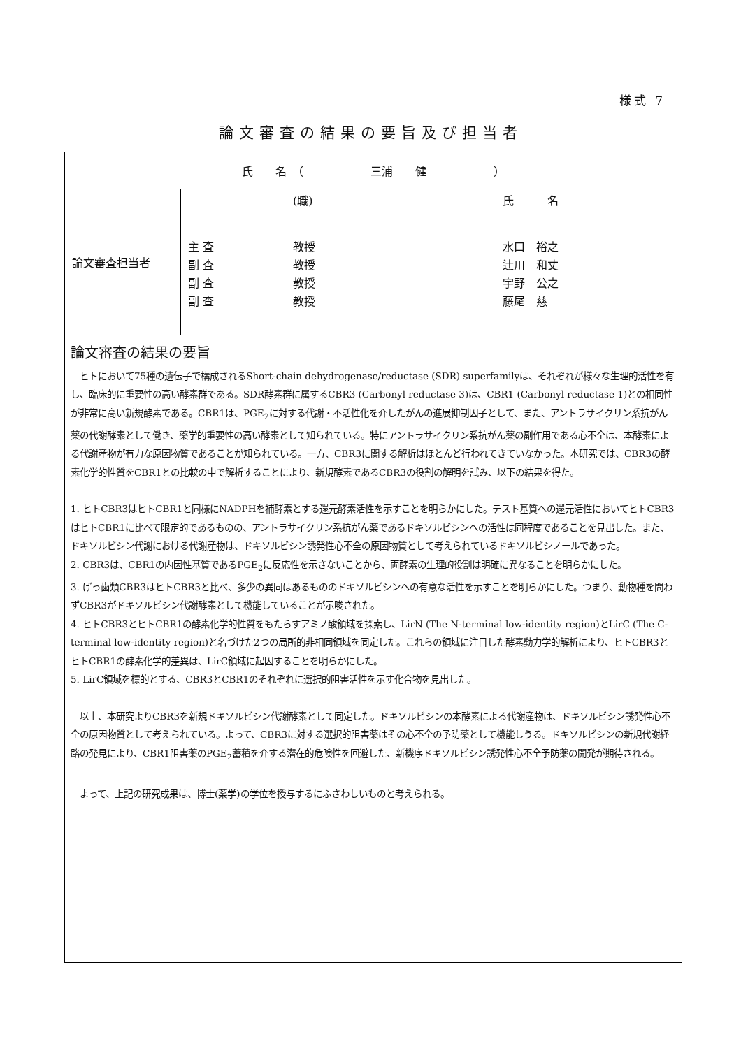様式 7
論文審査の結果の要旨及び担当者
| 氏 名 （ 三浦 健 ） | |
| 論文審査担当者 | (職) 氏 名 主 査 教授 水口 裕之 副 査 教授 辻川 和丈 副 査 教授 宇野 公之 副 査 教授 藤尾 慈 |
| 論文審査の結果の要旨 ヒトにおいて75種の遺伝子で構成されるShort-chain dehydrogenase/reductase (SDR) superfamilyは、それぞれが様々な生理的活性を有し、臨床的に重要性の高い酵素群である。SDR酵素群に属するCBR3 (Carbonyl reductase 3)は、CBR1 (Carbonyl reductase 1)との相同性が非常に高い新規酵素である。CBR1は、PGE<sub>2</sub>に対する代謝・不活性化を介したがんの進展抑制因子として、また、アントラサイクリン系抗がん薬の代謝酵素として働き、薬学的重要性の高い酵素として知られている。特にアントラサイクリン系抗がん薬の副作用である心不全は、本酵素による代謝産物が有力な原因物質であることが知られている。一方、CBR3に関する解析はほとんど行われてきていなかった。本研究では、CBR3の酵素化学的性質をCBR1との比較の中で解析することにより、新規酵素であるCBR3の役割の解明を試み、以下の結果を得た。 1. ヒトCBR3はヒトCBR1と同様にNADPHを補酵素とする還元酵素活性を示すことを明らかにした。テスト基質への還元活性においてヒトCBR3はヒトCBR1に比べて限定的であるものの、アントラサイクリン系抗がん薬であるドキソルビシンへの活性は同程度であることを見出した。また、ドキソルビシン代謝における代謝産物は、ドキソルビシン誘発性心不全の原因物質として考えられているドキソルビシノールであった。 2. CBR3は、CBR1の内因性基質であるPGE<sub>2</sub>に反応性を示さないことから、両酵素の生理的役割は明確に異なることを明らかにした。 3. げっ歯類CBR3はヒトCBR3と比べ、多少の異同はあるもののドキソルビシンへの有意な活性を示すことを明らかにした。つまり、動物種を問わずCBR3がドキソルビシン代謝酵素として機能していることが示唆された。 4. ヒトCBR3とヒトCBR1の酵素化学的性質をもたらすアミノ酸領域を探索し、LirN (The N-terminal low-identity region)とLirC (The C-terminal low-identity region)と名づけた2つの局所的非相同領域を同定した。これらの領域に注目した酵素動力学的解析により、ヒトCBR3とヒトCBR1の酵素化学的差異は、LirC領域に起因することを明らかにした。 5. LirC領域を標的とする、CBR3とCBR1のそれぞれに選択的阻害活性を示す化合物を見出した。 以上、本研究よりCBR3を新規ドキソルビシン代謝酵素として同定した。ドキソルビシンの本酵素による代謝産物は、ドキソルビシン誘発性心不全の原因物質として考えられている。よって、CBR3に対する選択的阻害薬はその心不全の予防薬として機能しうる。ドキソルビシンの新規代謝経路の発見により、CBR1阻害薬のPGE<sub>2</sub>蓄積を介する潜在的危険性を回避した、新機序ドキソルビシン誘発性心不全予防薬の開発が期待される。 よって、上記の研究成果は、博士(薬学)の学位を授与するにふさわしいものと考えられる。 | |